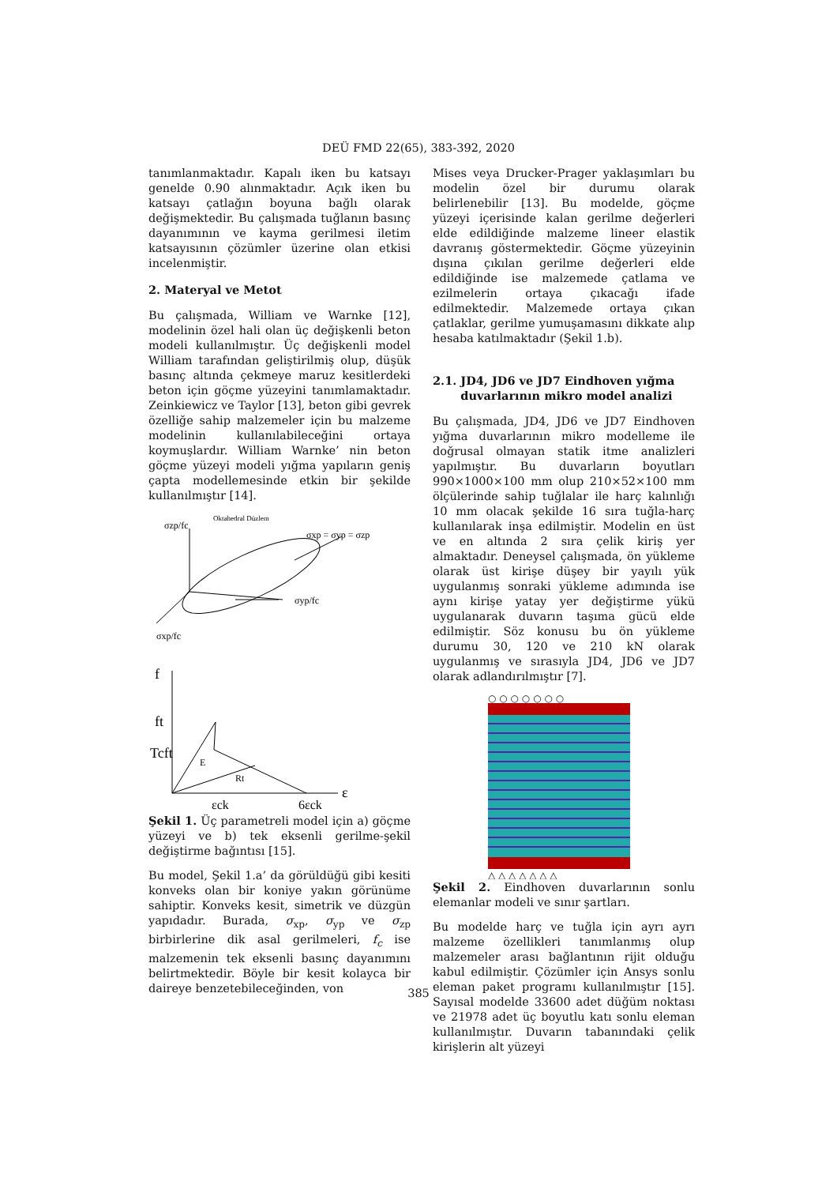DEÜ FMD 22(65), 383-392, 2020
tanımlanmaktadır. Kapalı iken bu katsayı genelde 0.90 alınmaktadır. Açık iken bu katsayı çatlağın boyuna bağlı olarak değişmektedir. Bu çalışmada tuğlanın basınç dayanımının ve kayma gerilmesi iletim katsayısının çözümler üzerine olan etkisi incelenmiştir.
2. Materyal ve Metot
Bu çalışmada, William ve Warnke [12], modelinin özel hali olan üç değişkenli beton modeli kullanılmıştır. Üç değişkenli model William tarafından geliştirilmiş olup, düşük basınç altında çekmeye maruz kesitlerdeki beton için göçme yüzeyini tanımlamaktadır. Zeinkiewicz ve Taylor [13], beton gibi gevrek özelliğe sahip malzemeler için bu malzeme modelinin kullanılabileceğini ortaya koymuşlardır. William Warnke’ nin beton göçme yüzeyi modeli yığma yapıların geniş çapta modellemesinde etkin bir şekilde kullanılmıştır [14].
σzp/fc
Oktahedral Düzlem
σxp = σyp = σzp
σyp/fc
σxp/fc
f
ft
Tcft
ε
εck
6εck
E
Rt
Şekil 1. Üç parametreli model için a) göçme yüzeyi ve b) tek eksenli gerilme-şekil değiştirme bağıntısı [15].
Bu model, Şekil 1.a’ da görüldüğü gibi kesiti konveks olan bir koniye yakın görünüme sahiptir. Konveks kesit, simetrik ve düzgün yapıdadır. Burada, σ<sub>xp</sub>, σ<sub>yp</sub> ve σ<sub>zp</sub> birbirlerine dik asal gerilmeleri, f<sub>c</sub> ise malzemenin tek eksenli basınç dayanımını belirtmektedir. Böyle bir kesit kolayca bir daireye benzetebileceğinden, von
Mises veya Drucker-Prager yaklaşımları bu modelin özel bir durumu olarak belirlenebilir [13]. Bu modelde, göçme yüzeyi içerisinde kalan gerilme değerleri elde edildiğinde malzeme lineer elastik davranış göstermektedir. Göçme yüzeyinin dışına çıkılan gerilme değerleri elde edildiğinde ise malzemede çatlama ve ezilmelerin ortaya çıkacağı ifade edilmektedir. Malzemede ortaya çıkan çatlaklar, gerilme yumuşamasını dikkate alıp hesaba katılmaktadır (Şekil 1.b).
2.1. JD4, JD6 ve JD7 Eindhoven yığma
duvarlarının mikro model analizi
Bu çalışmada, JD4, JD6 ve JD7 Eindhoven yığma duvarlarının mikro modelleme ile doğrusal olmayan statik itme analizleri yapılmıştır. Bu duvarların boyutları 990×1000×100 mm olup 210×52×100 mm ölçülerinde sahip tuğlalar ile harç kalınlığı 10 mm olacak şekilde 16 sıra tuğla-harç kullanılarak inşa edilmiştir. Modelin en üst ve en altında 2 sıra çelik kiriş yer almaktadır. Deneysel çalışmada, ön yükleme olarak üst kirişe düşey bir yayılı yük uygulanmış sonraki yükleme adımında ise aynı kirişe yatay yer değiştirme yükü uygulanarak duvarın taşıma gücü elde edilmiştir. Söz konusu bu ön yükleme durumu 30, 120 ve 210 kN olarak uygulanmış ve sırasıyla JD4, JD6 ve JD7 olarak adlandırılmıştır [7].
○ ○ ○ ○ ○ ○ ○
△ △ △ △ △ △ △
Şekil 2. Eindhoven duvarlarının sonlu elemanlar modeli ve sınır şartları.
Bu modelde harç ve tuğla için ayrı ayrı malzeme özellikleri tanımlanmış olup malzemeler arası bağlantının rijit olduğu kabul edilmiştir. Çözümler için Ansys sonlu eleman paket programı kullanılmıştır [15]. Sayısal modelde 33600 adet düğüm noktası ve 21978 adet üç boyutlu katı sonlu eleman kullanılmıştır. Duvarın tabanındaki çelik kirişlerin alt yüzeyi
385